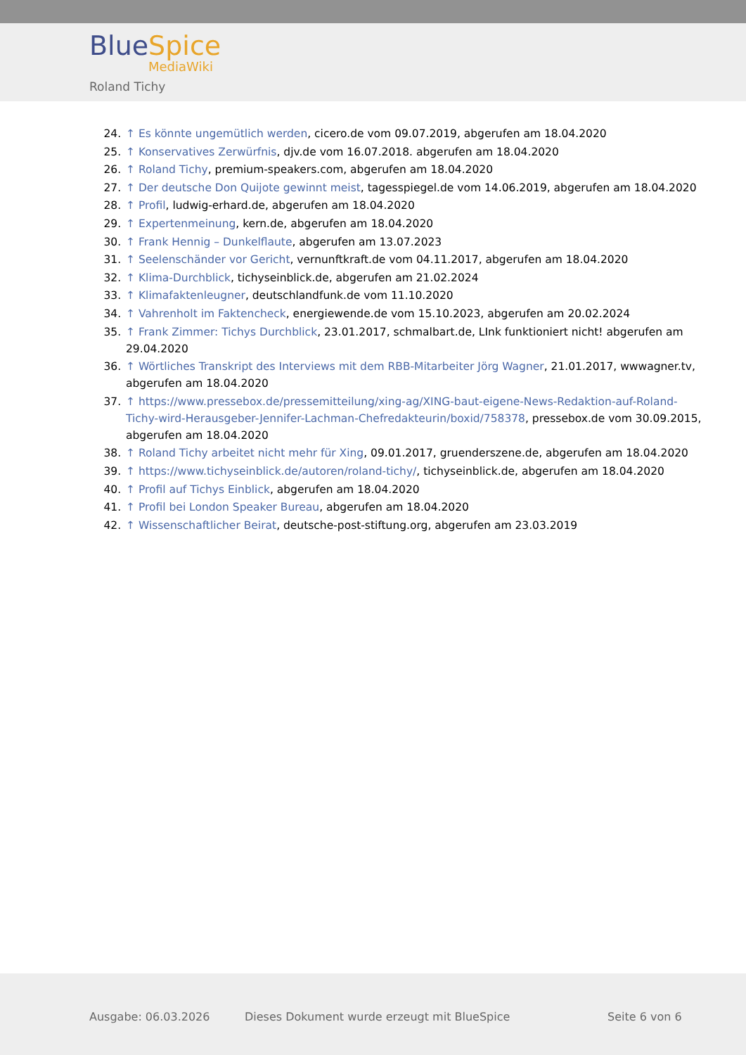BlueSpice
MediaWiki
Roland Tichy
24. ↑ Es könnte ungemütlich werden, cicero.de vom 09.07.2019, abgerufen am 18.04.2020
25. ↑ Konservatives Zerwürfnis, djv.de vom 16.07.2018. abgerufen am 18.04.2020
26. ↑ Roland Tichy, premium-speakers.com, abgerufen am 18.04.2020
27. ↑ Der deutsche Don Quijote gewinnt meist, tagesspiegel.de vom 14.06.2019, abgerufen am 18.04.2020
28. ↑ Profil, ludwig-erhard.de, abgerufen am 18.04.2020
29. ↑ Expertenmeinung, kern.de, abgerufen am 18.04.2020
30. ↑ Frank Hennig – Dunkelflaute, abgerufen am 13.07.2023
31. ↑ Seelenschänder vor Gericht, vernunftkraft.de vom 04.11.2017, abgerufen am 18.04.2020
32. ↑ Klima-Durchblick, tichyseinblick.de, abgerufen am 21.02.2024
33. ↑ Klimafaktenleugner, deutschlandfunk.de vom 11.10.2020
34. ↑ Vahrenholt im Faktencheck, energiewende.de vom 15.10.2023, abgerufen am 20.02.2024
35. ↑ Frank Zimmer: Tichys Durchblick, 23.01.2017, schmalbart.de, LInk funktioniert nicht! abgerufen am 29.04.2020
36. ↑ Wörtliches Transkript des Interviews mit dem RBB-Mitarbeiter Jörg Wagner, 21.01.2017, wwwagner.tv, abgerufen am 18.04.2020
37. ↑ https://www.pressebox.de/pressemitteilung/xing-ag/XING-baut-eigene-News-Redaktion-auf-Roland-Tichy-wird-Herausgeber-Jennifer-Lachman-Chefredakteurin/boxid/758378, pressebox.de vom 30.09.2015, abgerufen am 18.04.2020
38. ↑ Roland Tichy arbeitet nicht mehr für Xing, 09.01.2017, gruenderszene.de, abgerufen am 18.04.2020
39. ↑ https://www.tichyseinblick.de/autoren/roland-tichy/, tichyseinblick.de, abgerufen am 18.04.2020
40. ↑ Profil auf Tichys Einblick, abgerufen am 18.04.2020
41. ↑ Profil bei London Speaker Bureau, abgerufen am 18.04.2020
42. ↑ Wissenschaftlicher Beirat, deutsche-post-stiftung.org, abgerufen am 23.03.2019
Ausgabe: 06.03.2026
Dieses Dokument wurde erzeugt mit BlueSpice
Seite 6 von 6